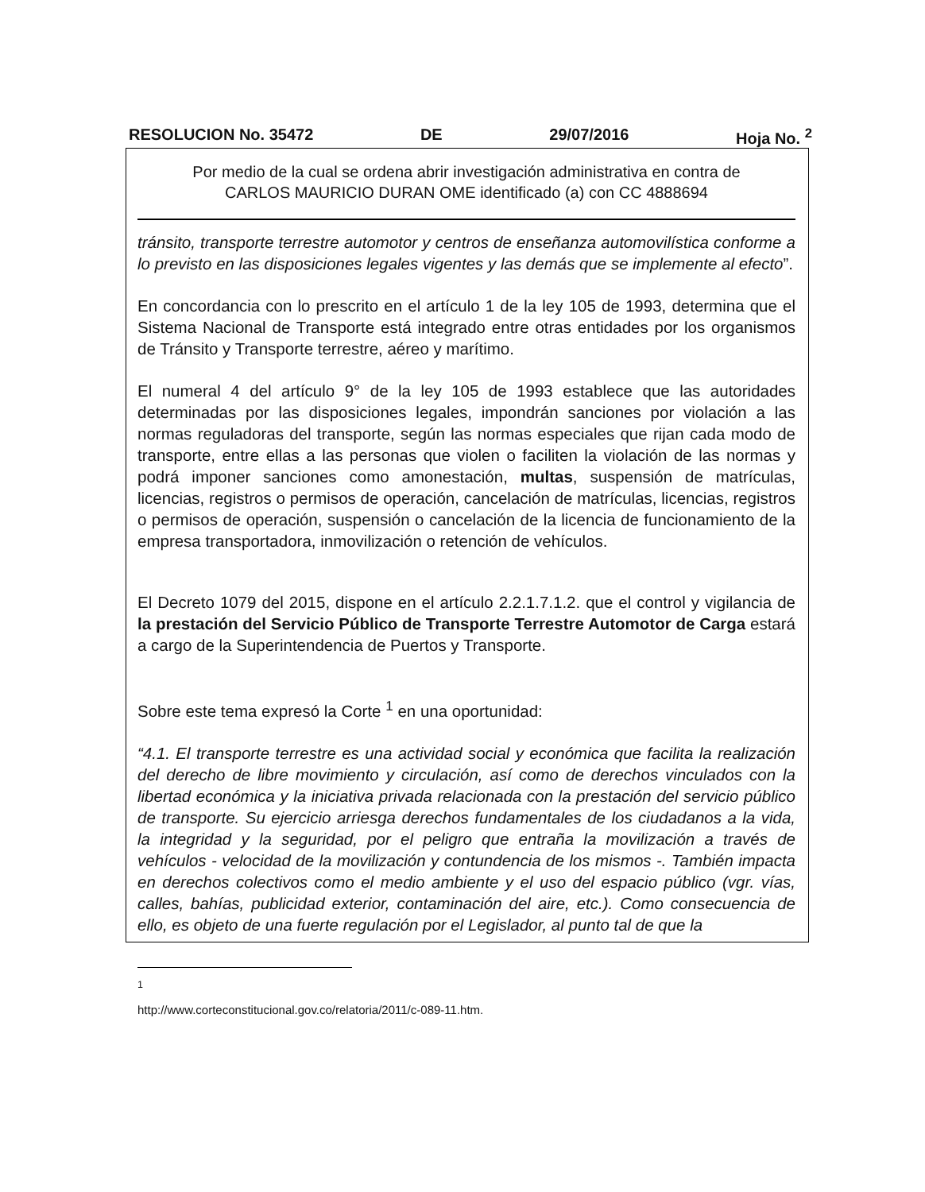RESOLUCION No. 35472 DE 29/07/2016 Hoja No. <sup>2</sup>
Por medio de la cual se ordena abrir investigación administrativa en contra de
CARLOS MAURICIO DURAN OME identificado (a) con CC 4888694
tránsito, transporte terrestre automotor y centros de enseñanza automovilística conforme a lo previsto en las disposiciones legales vigentes y las demás que se implemente al efecto”.
En concordancia con lo prescrito en el artículo 1 de la ley 105 de 1993, determina que el Sistema Nacional de Transporte está integrado entre otras entidades por los organismos de Tránsito y Transporte terrestre, aéreo y marítimo.
El numeral 4 del artículo 9° de la ley 105 de 1993 establece que las autoridades determinadas por las disposiciones legales, impondrán sanciones por violación a las normas reguladoras del transporte, según las normas especiales que rijan cada modo de transporte, entre ellas a las personas que violen o faciliten la violación de las normas y podrá imponer sanciones como amonestación, multas, suspensión de matrículas, licencias, registros o permisos de operación, cancelación de matrículas, licencias, registros o permisos de operación, suspensión o cancelación de la licencia de funcionamiento de la empresa transportadora, inmovilización o retención de vehículos.
El Decreto 1079 del 2015, dispone en el artículo 2.2.1.7.1.2. que el control y vigilancia de la prestación del Servicio Público de Transporte Terrestre Automotor de Carga estará a cargo de la Superintendencia de Puertos y Transporte.
Sobre este tema expresó la Corte <sup>1</sup> en una oportunidad:
“4.1. El transporte terrestre es una actividad social y económica que facilita la realización del derecho de libre movimiento y circulación, así como de derechos vinculados con la libertad económica y la iniciativa privada relacionada con la prestación del servicio público de transporte. Su ejercicio arriesga derechos fundamentales de los ciudadanos a la vida, la integridad y la seguridad, por el peligro que entraña la movilización a través de vehículos - velocidad de la movilización y contundencia de los mismos -. También impacta en derechos colectivos como el medio ambiente y el uso del espacio público (vgr. vías, calles, bahías, publicidad exterior, contaminación del aire, etc.). Como consecuencia de ello, es objeto de una fuerte regulación por el Legislador, al punto tal de que la
<sup>1</sup> http://www.corteconstitucional.gov.co/relatoria/2011/c-089-11.htm.